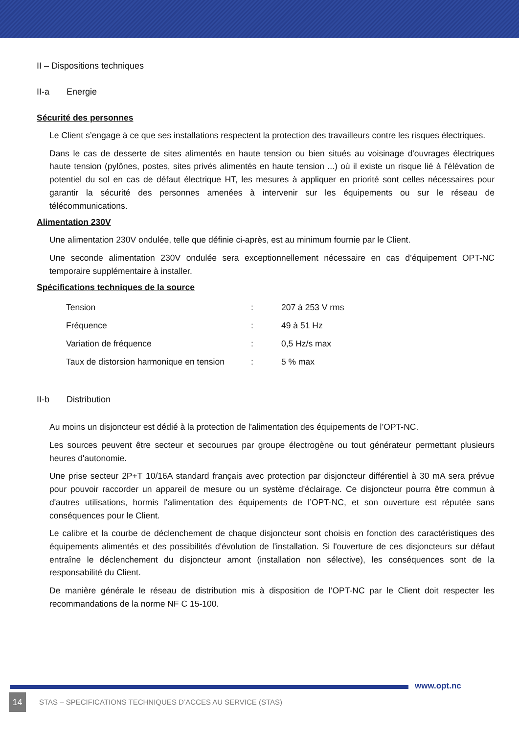II – Dispositions techniques
II-a Energie
Sécurité des personnes
Le Client s’engage à ce que ses installations respectent la protection des travailleurs contre les risques électriques.
Dans le cas de desserte de sites alimentés en haute tension ou bien situés au voisinage d'ouvrages électriques haute tension (pylônes, postes, sites privés alimentés en haute tension ...) où il existe un risque lié à l'élévation de potentiel du sol en cas de défaut électrique HT, les mesures à appliquer en priorité sont celles nécessaires pour garantir la sécurité des personnes amenées à intervenir sur les équipements ou sur le réseau de télécommunications.
Alimentation 230V
Une alimentation 230V ondulée, telle que définie ci-après, est au minimum fournie par le Client.
Une seconde alimentation 230V ondulée sera exceptionnellement nécessaire en cas d’équipement OPT-NC temporaire supplémentaire à installer.
Spécifications techniques de la source
| Tension | : | 207 à 253 V rms |
| Fréquence | : | 49 à 51 Hz |
| Variation de fréquence | : | 0,5 Hz/s max |
| Taux de distorsion harmonique en tension | : | 5 % max |
II-b Distribution
Au moins un disjoncteur est dédié à la protection de l'alimentation des équipements de l’OPT-NC.
Les sources peuvent être secteur et secourues par groupe électrogène ou tout générateur permettant plusieurs heures d'autonomie.
Une prise secteur 2P+T 10/16A standard français avec protection par disjoncteur différentiel à 30 mA sera prévue pour pouvoir raccorder un appareil de mesure ou un système d'éclairage. Ce disjoncteur pourra être commun à d'autres utilisations, hormis l'alimentation des équipements de l’OPT-NC, et son ouverture est réputée sans conséquences pour le Client.
Le calibre et la courbe de déclenchement de chaque disjoncteur sont choisis en fonction des caractéristiques des équipements alimentés et des possibilités d'évolution de l'installation. Si l'ouverture de ces disjoncteurs sur défaut entraîne le déclenchement du disjoncteur amont (installation non sélective), les conséquences sont de la responsabilité du Client.
De manière générale le réseau de distribution mis à disposition de l’OPT-NC par le Client doit respecter les recommandations de la norme NF C 15-100.
www.opt.nc
14
STAS – SPECIFICATIONS TECHNIQUES D’ACCES AU SERVICE (STAS)